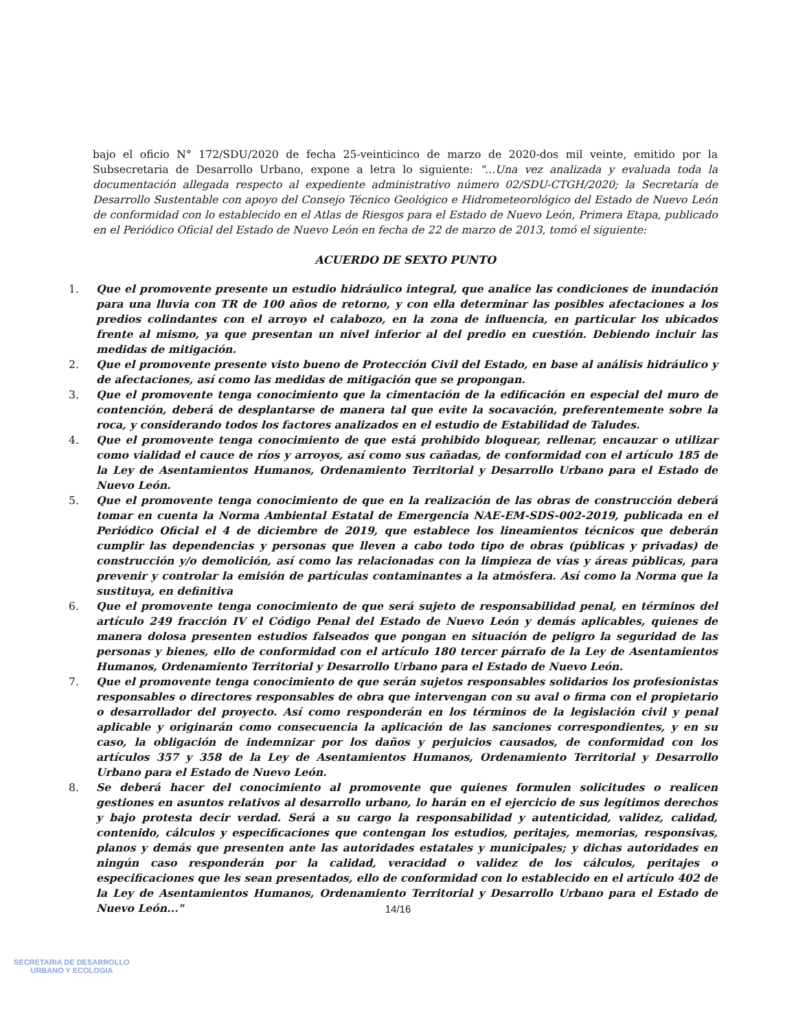bajo el oficio N° 172/SDU/2020 de fecha 25-veinticinco de marzo de 2020-dos mil veinte, emitido por la Subsecretaria de Desarrollo Urbano, expone a letra lo siguiente: "...Una vez analizada y evaluada toda la documentación allegada respecto al expediente administrativo número 02/SDU-CTGH/2020; la Secretaría de Desarrollo Sustentable con apoyo del Consejo Técnico Geológico e Hidrometeorológico del Estado de Nuevo León de conformidad con lo establecido en el Atlas de Riesgos para el Estado de Nuevo León, Primera Etapa, publicado en el Periódico Oficial del Estado de Nuevo León en fecha de 22 de marzo de 2013, tomó el siguiente:
ACUERDO DE SEXTO PUNTO
1. Que el promovente presente un estudio hidráulico integral, que analice las condiciones de inundación para una lluvia con TR de 100 años de retorno, y con ella determinar las posibles afectaciones a los predios colindantes con el arroyo el calabozo, en la zona de influencia, en particular los ubicados frente al mismo, ya que presentan un nivel inferior al del predio en cuestión. Debiendo incluir las medidas de mitigación.
2. Que el promovente presente visto bueno de Protección Civil del Estado, en base al análisis hidráulico y de afectaciones, así como las medidas de mitigación que se propongan.
3. Que el promovente tenga conocimiento que la cimentación de la edificación en especial del muro de contención, deberá de desplantarse de manera tal que evite la socavación, preferentemente sobre la roca, y considerando todos los factores analizados en el estudio de Estabilidad de Taludes.
4. Que el promovente tenga conocimiento de que está prohibido bloquear, rellenar, encauzar o utilizar como vialidad el cauce de ríos y arroyos, así como sus cañadas, de conformidad con el artículo 185 de la Ley de Asentamientos Humanos, Ordenamiento Territorial y Desarrollo Urbano para el Estado de Nuevo León.
5. Que el promovente tenga conocimiento de que en la realización de las obras de construcción deberá tomar en cuenta la Norma Ambiental Estatal de Emergencia NAE-EM-SDS-002-2019, publicada en el Periódico Oficial el 4 de diciembre de 2019, que establece los lineamientos técnicos que deberán cumplir las dependencias y personas que lleven a cabo todo tipo de obras (públicas y privadas) de construcción y/o demolición, así como las relacionadas con la limpieza de vías y áreas públicas, para prevenir y controlar la emisión de partículas contaminantes a la atmósfera. Así como la Norma que la sustituya, en definitiva
6. Que el promovente tenga conocimiento de que será sujeto de responsabilidad penal, en términos del artículo 249 fracción IV el Código Penal del Estado de Nuevo León y demás aplicables, quienes de manera dolosa presenten estudios falseados que pongan en situación de peligro la seguridad de las personas y bienes, ello de conformidad con el artículo 180 tercer párrafo de la Ley de Asentamientos Humanos, Ordenamiento Territorial y Desarrollo Urbano para el Estado de Nuevo León.
7. Que el promovente tenga conocimiento de que serán sujetos responsables solidarios los profesionistas responsables o directores responsables de obra que intervengan con su aval o firma con el propietario o desarrollador del proyecto. Así como responderán en los términos de la legislación civil y penal aplicable y originarán como consecuencia la aplicación de las sanciones correspondientes, y en su caso, la obligación de indemnizar por los daños y perjuicios causados, de conformidad con los artículos 357 y 358 de la Ley de Asentamientos Humanos, Ordenamiento Territorial y Desarrollo Urbano para el Estado de Nuevo León.
8. Se deberá hacer del conocimiento al promovente que quienes formulen solicitudes o realicen gestiones en asuntos relativos al desarrollo urbano, lo harán en el ejercicio de sus legítimos derechos y bajo protesta decir verdad. Será a su cargo la responsabilidad y autenticidad, validez, calidad, contenido, cálculos y especificaciones que contengan los estudios, peritajes, memorias, responsivas, planos y demás que presenten ante las autoridades estatales y municipales; y dichas autoridades en ningún caso responderán por la calidad, veracidad o validez de los cálculos, peritajes o especificaciones que les sean presentados, ello de conformidad con lo establecido en el artículo 402 de la Ley de Asentamientos Humanos, Ordenamiento Territorial y Desarrollo Urbano para el Estado de Nuevo León..."
14/16
SECRETARIA DE DESARROLLO
URBANO Y ECOLOGIA